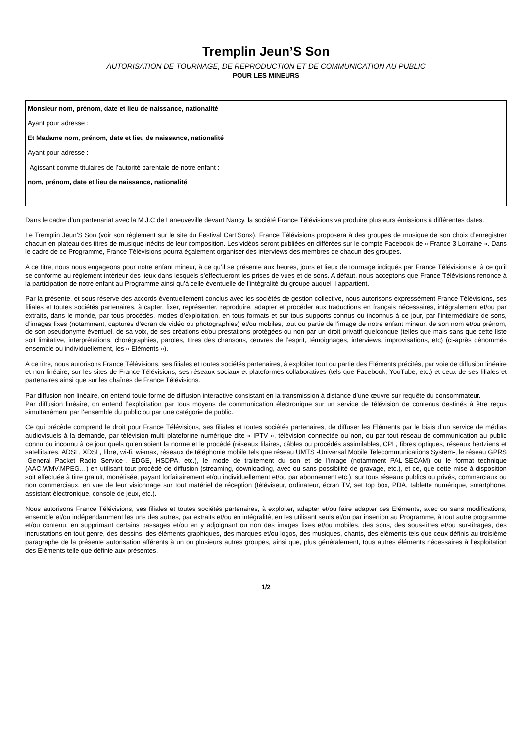Tremplin Jeun’S Son
AUTORISATION DE TOURNAGE, DE REPRODUCTION ET DE COMMUNICATION AU PUBLIC
POUR LES MINEURS
Monsieur nom, prénom, date et lieu de naissance, nationalité
Ayant pour adresse :
Et Madame nom, prénom, date et lieu de naissance, nationalité
Ayant pour adresse :
Agissant comme titulaires de l’autorité parentale de notre enfant :
nom, prénom, date et lieu de naissance, nationalité
Dans le cadre d’un partenariat avec la M.J.C de Laneuveville devant Nancy, la société France Télévisions va produire plusieurs émissions à différentes dates.
Le Tremplin Jeun’S Son (voir son règlement sur le site du Festival Cart’Son»), France Télévisions proposera à des groupes de musique de son choix d’enregistrer chacun en plateau des titres de musique inédits de leur composition. Les vidéos seront publiées en différées sur le compte Facebook de « France 3 Lorraine ». Dans le cadre de ce Programme, France Télévisions pourra également organiser des interviews des membres de chacun des groupes.
A ce titre, nous nous engageons pour notre enfant mineur, à ce qu’il se présente aux heures, jours et lieux de tournage indiqués par France Télévisions et à ce qu’il se conforme au règlement intérieur des lieux dans lesquels s’effectueront les prises de vues et de sons. A défaut, nous acceptons que France Télévisions renonce à la participation de notre enfant au Programme ainsi qu’à celle éventuelle de l’intégralité du groupe auquel il appartient.
Par la présente, et sous réserve des accords éventuellement conclus avec les sociétés de gestion collective, nous autorisons expressément France Télévisions, ses filiales et toutes sociétés partenaires, à capter, fixer, représenter, reproduire, adapter et procéder aux traductions en français nécessaires, intégralement et/ou par extraits, dans le monde, par tous procédés, modes d’exploitation, en tous formats et sur tous supports connus ou inconnus à ce jour, par l’intermédiaire de sons, d’images fixes (notamment, captures d’écran de vidéo ou photographies) et/ou mobiles, tout ou partie de l’image de notre enfant mineur, de son nom et/ou prénom, de son pseudonyme éventuel, de sa voix, de ses créations et/ou prestations protégées ou non par un droit privatif quelconque (telles que mais sans que cette liste soit limitative, interprétations, chorégraphies, paroles, titres des chansons, œuvres de l’esprit, témoignages, interviews, improvisations, etc) (ci-après dénommés ensemble ou individuellement, les « Eléments »).
A ce titre, nous autorisons France Télévisions, ses filiales et toutes sociétés partenaires, à exploiter tout ou partie des Eléments précités, par voie de diffusion linéaire et non linéaire, sur les sites de France Télévisions, ses réseaux sociaux et plateformes collaboratives (tels que Facebook, YouTube, etc.) et ceux de ses filiales et partenaires ainsi que sur les chaînes de France Télévisions.
Par diffusion non linéaire, on entend toute forme de diffusion interactive consistant en la transmission à distance d’une œuvre sur requête du consommateur.
Par diffusion linéaire, on entend l’exploitation par tous moyens de communication électronique sur un service de télévision de contenus destinés à être reçus simultanément par l’ensemble du public ou par une catégorie de public.
Ce qui précède comprend le droit pour France Télévisions, ses filiales et toutes sociétés partenaires, de diffuser les Eléments par le biais d’un service de médias audiovisuels à la demande, par télévision multi plateforme numérique dite « IPTV », télévision connectée ou non, ou par tout réseau de communication au public connu ou inconnu à ce jour quels qu’en soient la norme et le procédé (réseaux filaires, câbles ou procédés assimilables, CPL, fibres optiques, réseaux hertziens et satellitaires, ADSL, XDSL, fibre, wi-fi, wi-max, réseaux de téléphonie mobile tels que réseau UMTS -Universal Mobile Telecommunications System-, le réseau GPRS -General Packet Radio Service-, EDGE, HSDPA, etc.), le mode de traitement du son et de l’image (notamment PAL-SECAM) ou le format technique (AAC,WMV,MPEG…) en utilisant tout procédé de diffusion (streaming, downloading, avec ou sans possibilité de gravage, etc.), et ce, que cette mise à disposition soit effectuée à titre gratuit, monétisée, payant forfaitairement et/ou individuellement et/ou par abonnement etc.), sur tous réseaux publics ou privés, commerciaux ou non commerciaux, en vue de leur visionnage sur tout matériel de réception (téléviseur, ordinateur, écran TV, set top box, PDA, tablette numérique, smartphone, assistant électronique, console de jeux, etc.).
Nous autorisons France Télévisions, ses filiales et toutes sociétés partenaires, à exploiter, adapter et/ou faire adapter ces Eléments, avec ou sans modifications, ensemble et/ou indépendamment les uns des autres, par extraits et/ou en intégralité, en les utilisant seuls et/ou par insertion au Programme, à tout autre programme et/ou contenu, en supprimant certains passages et/ou en y adjoignant ou non des images fixes et/ou mobiles, des sons, des sous-titres et/ou sur-titrages, des incrustations en tout genre, des dessins, des éléments graphiques, des marques et/ou logos, des musiques, chants, des éléments tels que ceux définis au troisième paragraphe de la présente autorisation afférents à un ou plusieurs autres groupes, ainsi que, plus généralement, tous autres éléments nécessaires à l’exploitation des Eléments telle que définie aux présentes.
1/2